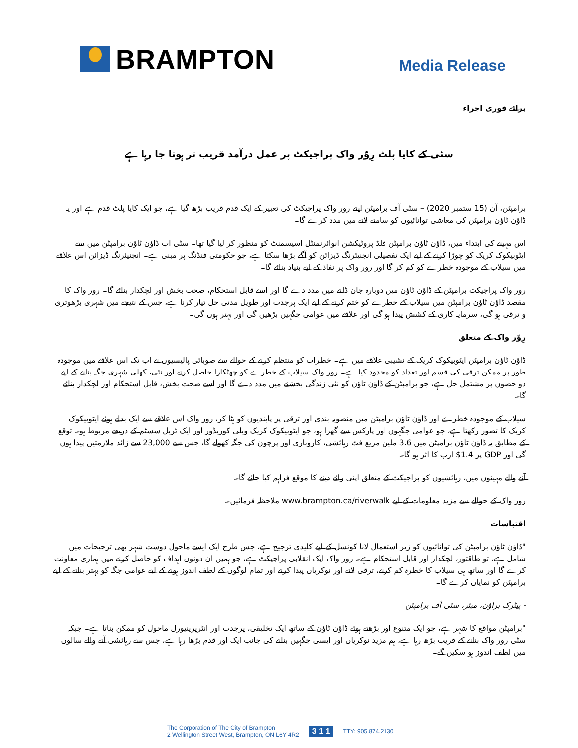BRAMPTON
Media Release
برائے فوری اجراء
سٹی کے کایا پلٹ رِوّر واک پراجیکٹ پر عمل درآمد قریب تر ہوتا جا رہا ہے
برامپٹن، آن (15 ستمبر 2020) – سٹی آف برامپٹن اپنے رور واک پراجیکٹ کی تعبیر کے ایک قدم قریب بڑھ گیا ہے، جو ایک کایا پلٹ قدم ہے اور یہ ڈاؤن ٹاؤن برامپٹن کی معاشی توانائیوں کو سامنے لانے میں مدد کرے گا۔
اس مہینے کی ابتداء میں، ڈاؤن ٹاؤن برامپٹن فلڈ پروٹیکشن انوائرنمنٹل اسیسمنٹ کو منظور کر لیا گیا تھا۔ سٹی اب ڈاؤن ٹاؤن برامپٹن میں سے ایٹوبیکوک کریک کو چوڑا کرنے کے لیے ایک تفصیلی انجنیئرنگ ڈیزائن کو آگے بڑھا سکتا ہے، جو حکومتی فنڈنگ پر مبنی ہے۔ انجنیئرنگ ڈیزائن اس علاقے میں سیلاب کے موجودہ خطرے کو کم کر گا اور رور واک پر نفاذ کے لیے بنیاد بنائے گا۔
رور واک پراجیکٹ برامپٹن کے ڈاؤن ٹاؤن میں دوبارہ جان ڈلنے میں مدد دے گا اور اسے قابل استحکام، صحت بخش اور لچکدار بنائے گا۔ رور واک کا مقصد ڈاؤن ٹاؤن برامپٹن میں سیلاب کے خطرے کو ختم کرنے کے لیے ایک پرجدت اور طویل مدتی حل تیار کرنا ہے، جس کے نتیجے میں شہری بڑھوتری و ترقی ہو گی، سرمایہ کاری کے کشش پیدا ہو گی اور علاقے میں عوامی جگہیں بڑھیں گی اور بہتر ہوں گی۔
رِوّر واک کے متعلق
ڈاؤن ٹاؤن برامپٹن ایٹوبیکوک کریک کے نشیبی علاقے میں ہے۔ خطرات کو منتظم کرنے کے حوالے سے صوبائی پالیسیوں نے اب تک اس علاقے میں موجودہ طور پر ممکن ترقی کی قسم اور تعداد کو محدود کیا ہے۔ رور واک سیلاب کے خطرے کو چھٹکارا حاصل کرنے اور نئی، کھلی شہری جگہ بنانے کے لیے دو حصوں پر مشتمل حل ہے، جو برامپٹن کے ڈاؤن ٹاؤن کو نئی زندگی بخشنے میں مدد دے گا اور اسے صحت بخش، قابل استحکام اور لچکدار بنائے گا۔
سیلاب کے موجودہ خطرے اور ڈاؤن ٹاؤن برامپٹن میں منصوبہ بندی اور ترقی پر پابندیوں کو ہٹا کر، رور واک اس علاقے سے ایک بدلے ہوئے ایٹوبیکوک کریک کا تصور رکھتا ہے، جو عوامی جگہوں اور پارکس سے گھرا ہو، جو ایٹوبیکوک کریک ویلی کوریڈور اور ایک ٹریل سسٹم کے ذریعے مربوط ہو۔ توقع کے مطابق یہ ڈاؤن ٹاؤن برامپٹن میں 3.6 ملین مربع فٹ رہائشی، کاروباری اور پرچون کی جگہ کھولے گا، جس سے 23,000 سے زائد ملازمتیں پیدا ہوں گی اور GDP پر 1.4$ ارب کا اثر ہو گا۔
آنے والے مہینوں میں، رہائشیوں کو پراجیکٹ کے متعلق اپنی رائے دینے کا موقع فراہم کیا جائے گا۔
رور واک کے حوالے سے مزید معلومات کے لیے www.brampton.ca/riverwalk ملاحظہ فرمائیں۔
اقتباسات
"ڈاؤن ٹاؤن برامپٹن کی توانائیوں کو زیر استعمال لانا کونسل کے لیے کلیدی ترجیح ہے، جس طرح ایک ایسے ماحول دوست شہر بھی ترجیحات میں شامل ہے، تو طاقتور، لچکدار اور قابل استحکام ہے۔ رور واک ایک انقلابی پراجیکٹ ہے، جو ہمیں ان دونوں اہداف کو حاصل کرنے میں ہماری معاونت کرے گا اور ساتھ ہی سیلاب کا خطرہ کم کرنے، ترقی لانے اور نوکریاں پیدا کرنے اور تمام لوگوں کے لطف اندوز ہونے کے لیے عوامی جگہ کو بہتر بنانے کے لیے برامپٹن کو نمایاں کرے گا۔
- پیٹرک براؤن، میئر، سٹی آف برامپٹن
"برامپٹن مواقع کا شہر ہے، جو ایک متنوع اور بڑھتے ہوئے ڈاؤن ٹاؤن کے ساتھ ایک تخلیقی، پرجدت اور انٹرپرینیورل ماحول کو ممکن بناتا ہے۔ جبکہ سٹی رور واک بنانے کے قریب بڑھ رہا ہے، ہم مزید نوکریاں اور ایسی جگہیں بنانے کی جانب ایک اور قدم بڑھا رہا ہے، جس سے رہائشی آنے والے سالوں میں لطف اندوز ہو سکیں گے۔
The Corporation of The City of Brampton
2 Wellington Street West, Brampton, ON L6Y 4R2
3 1 1 TTY: 905.874.2130